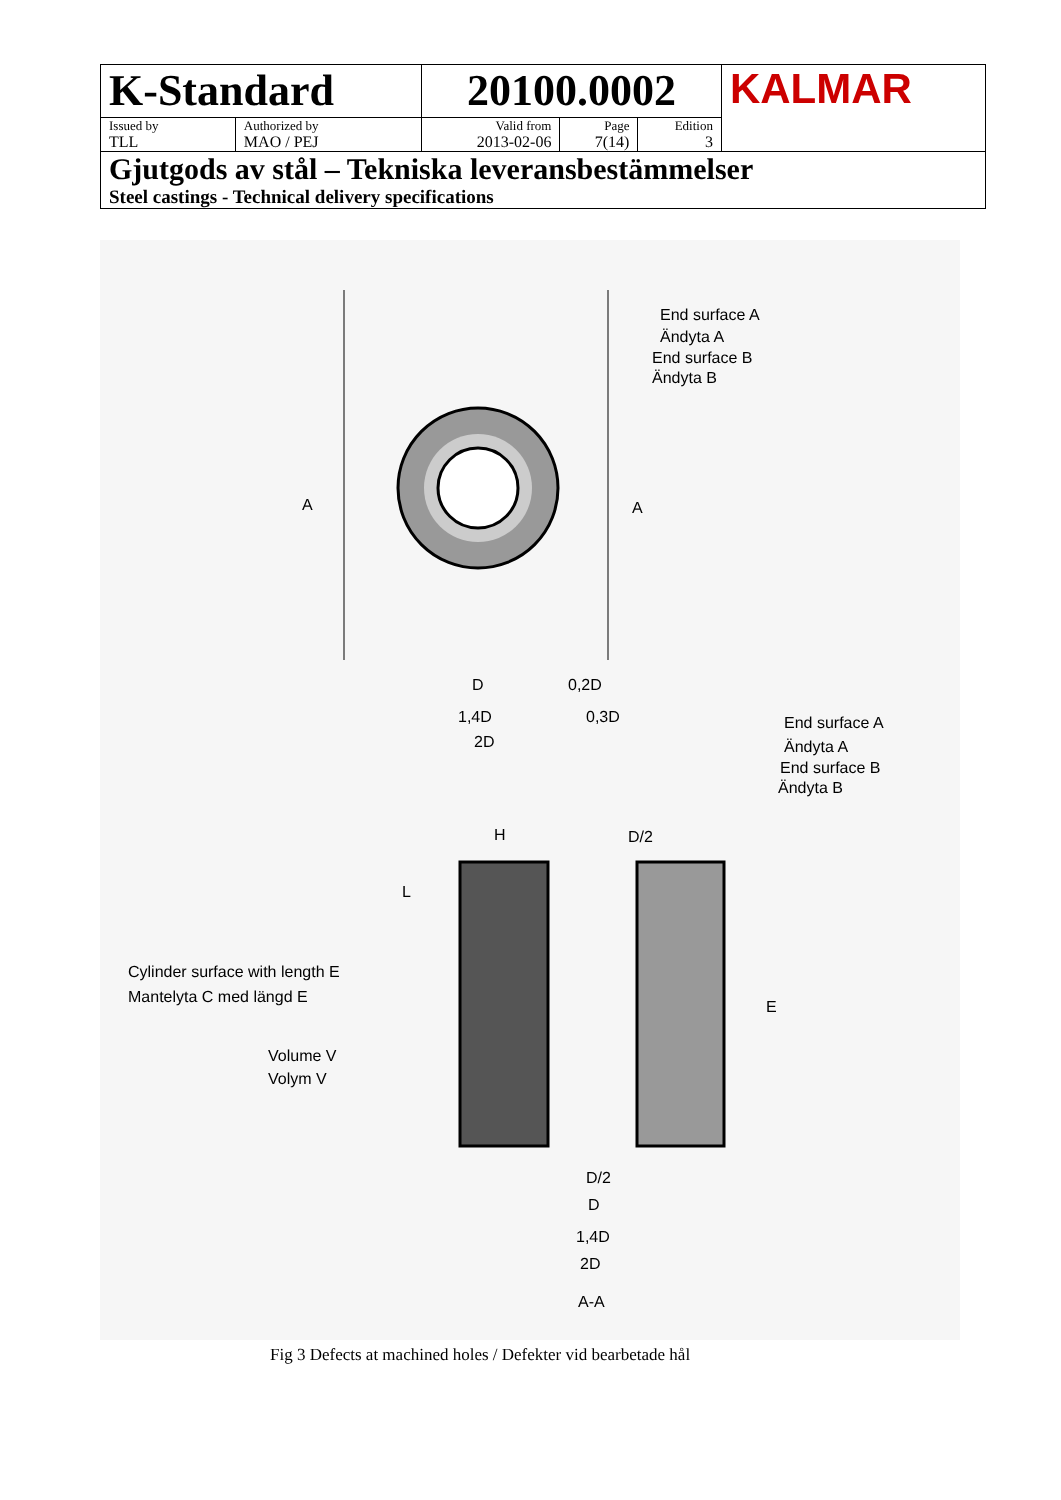| K-Standard | | 20100.0002 | | | KALMAR |
| Issued by TLL | Authorized by MAO / PEJ | Valid from 2013-02-06 | Page 7(14) | Edition 3 | |
| Gjutgods av stål – Tekniska leveransbestämmelser Steel castings - Technical delivery specifications | | | | | |
End surface A
Ändyta A
End surface B
Ändyta B
A
A
D
0,2D
1,4D
0,3D
2D
End surface A
Ändyta A
End surface B
Ändyta B
H
D/2
L
E
Cylinder surface with length E
Mantelyta C med längd E
Volume V
Volym V
D/2
D
1,4D
2D
A-A
Fig 3 Defects at machined holes / Defekter vid bearbetade hål